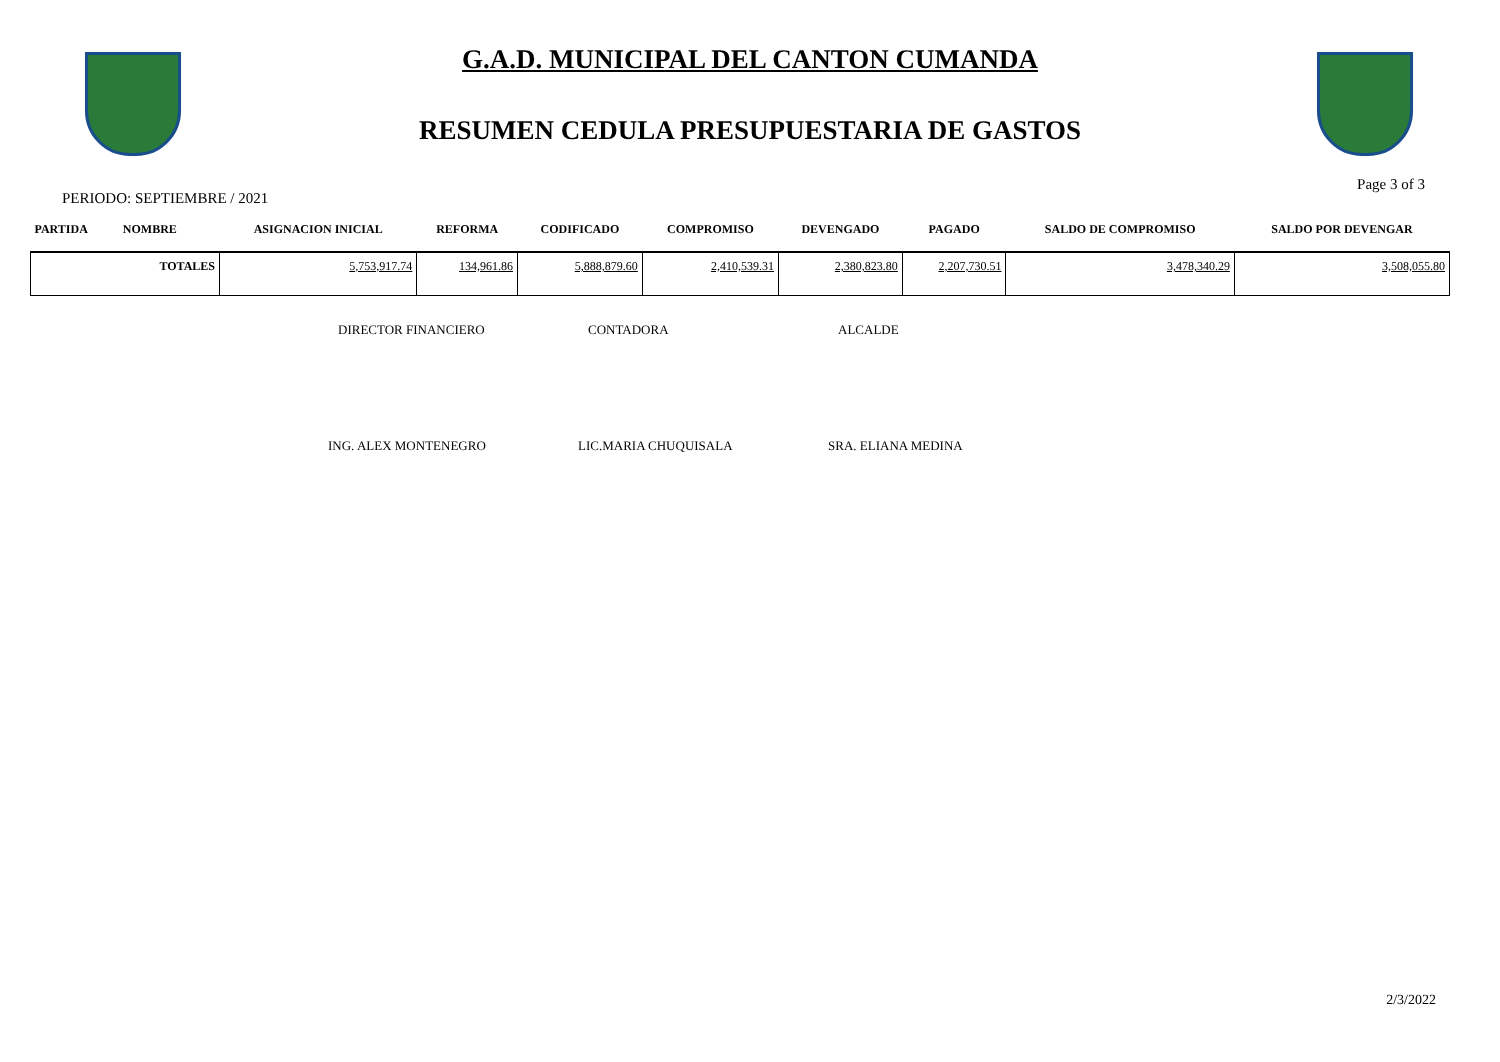G.A.D. MUNICIPAL DEL CANTON CUMANDA
RESUMEN CEDULA PRESUPUESTARIA DE GASTOS
PERIODO: SEPTIEMBRE / 2021 Page 3 of 3
| PARTIDA | NOMBRE | | ASIGNACION INICIAL | REFORMA | CODIFICADO | COMPROMISO | DEVENGADO | PAGADO | SALDO DE COMPROMISO | SALDO POR DEVENGAR |
| --- | --- | --- | --- | --- | --- | --- | --- | --- | --- | --- |
| TOTALES | | | 5,753,917.74 | 134,961.86 | 5,888,879.60 | 2,410,539.31 | 2,380,823.80 | 2,207,730.51 | 3,478,340.29 | 3,508,055.80 |
DIRECTOR FINANCIERO CONTADORA ALCALDE
ING. ALEX MONTENEGRO LIC.MARIA CHUQUISALA SRA. ELIANA MEDINA
2/3/2022